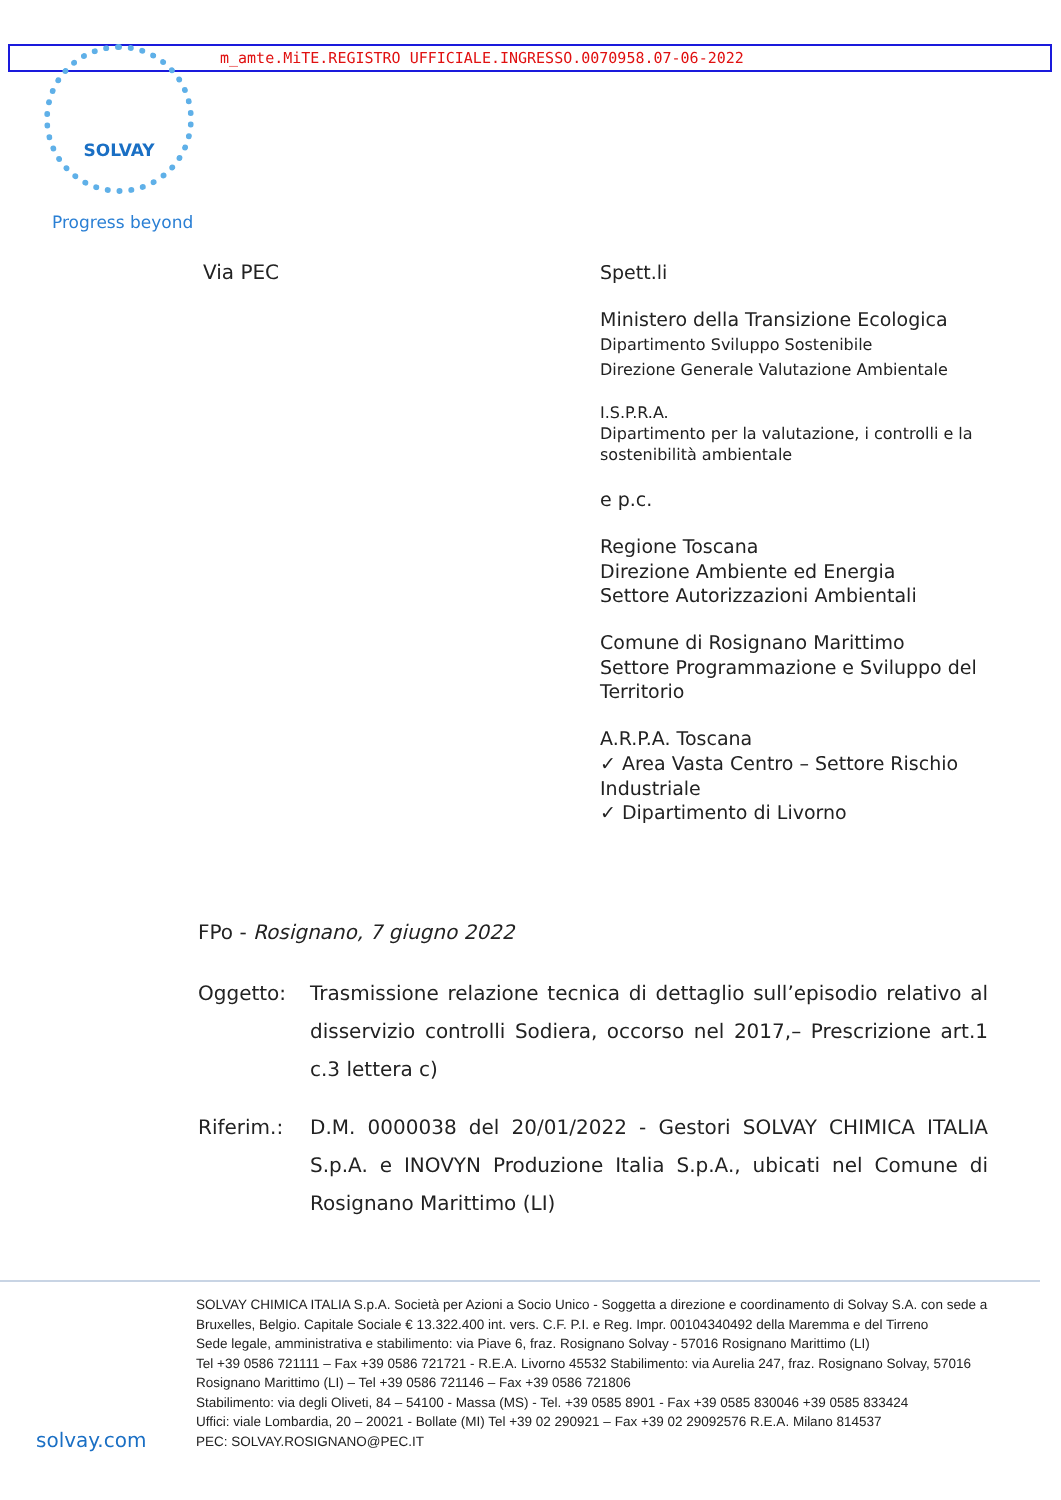m_amte.MiTE.REGISTRO UFFICIALE.INGRESSO.0070958.07-06-2022 SOLVAY
Progress beyond
Via PEC
Spett.li
Ministero della Transizione Ecologica
Dipartimento Sviluppo Sostenibile
Direzione Generale Valutazione Ambientale
I.S.P.R.A.
Dipartimento per la valutazione, i controlli e la sostenibilità ambientale
e p.c.
Regione Toscana
Direzione Ambiente ed Energia
Settore Autorizzazioni Ambientali
Comune di Rosignano Marittimo
Settore Programmazione e Sviluppo del Territorio
A.R.P.A. Toscana
✓ Area Vasta Centro – Settore Rischio Industriale
✓ Dipartimento di Livorno
FPo - Rosignano, 7 giugno 2022
Oggetto: Trasmissione relazione tecnica di dettaglio sull’episodio relativo al disservizio controlli Sodiera, occorso nel 2017,– Prescrizione art.1 c.3 lettera c)
Riferim.: D.M. 0000038 del 20/01/2022 - Gestori SOLVAY CHIMICA ITALIA S.p.A. e INOVYN Produzione Italia S.p.A., ubicati nel Comune di Rosignano Marittimo (LI)
SOLVAY CHIMICA ITALIA S.p.A. Società per Azioni a Socio Unico - Soggetta a direzione e coordinamento di Solvay S.A. con sede a Bruxelles, Belgio. Capitale Sociale € 13.322.400 int. vers. C.F. P.I. e Reg. Impr. 00104340492 della Maremma e del Tirreno
Sede legale, amministrativa e stabilimento: via Piave 6, fraz. Rosignano Solvay - 57016 Rosignano Marittimo (LI)
Tel +39 0586 721111 – Fax +39 0586 721721 - R.E.A. Livorno 45532 Stabilimento: via Aurelia 247, fraz. Rosignano Solvay, 57016 Rosignano Marittimo (LI) – Tel +39 0586 721146 – Fax +39 0586 721806
Stabilimento: via degli Oliveti, 84 – 54100 - Massa (MS) - Tel. +39 0585 8901 - Fax +39 0585 830046 +39 0585 833424
Uffici: viale Lombardia, 20 – 20021 - Bollate (MI) Tel +39 02 290921 – Fax +39 02 29092576 R.E.A. Milano 814537
PEC: SOLVAY.ROSIGNANO@PEC.IT
solvay.com